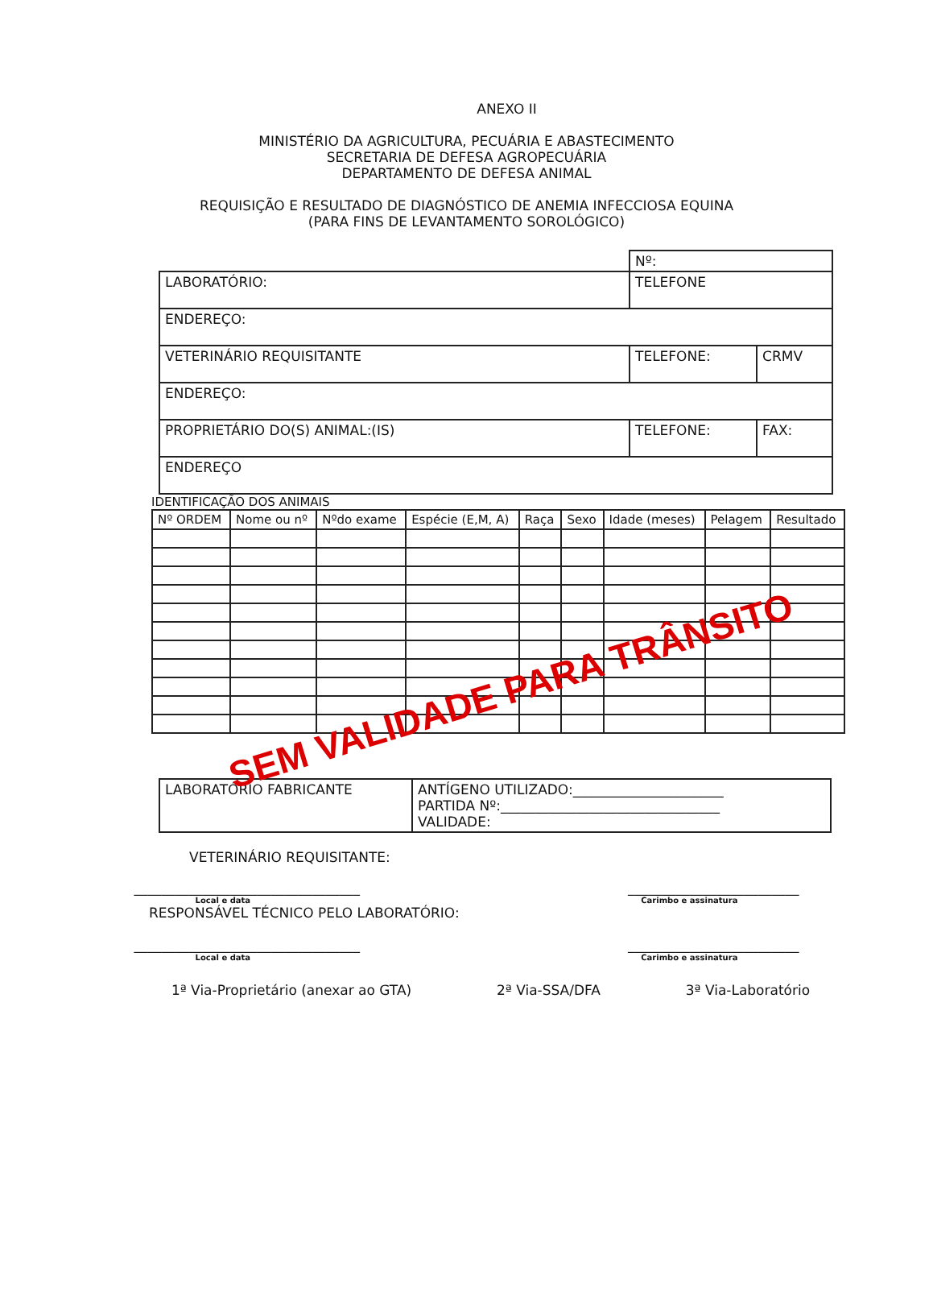ANEXO II
MINISTÉRIO DA AGRICULTURA, PECUÁRIA E ABASTECIMENTO
SECRETARIA DE DEFESA AGROPECUÁRIA
DEPARTAMENTO DE DEFESA ANIMAL
REQUISIÇÃO E RESULTADO DE DIAGNÓSTICO DE ANEMIA INFECCIOSA EQUINA
(PARA FINS DE LEVANTAMENTO SOROLÓGICO)
| | Nº: | |
| LABORATÓRIO: | TELEFONE | |
| ENDEREÇO: | | |
| VETERINÁRIO REQUISITANTE | TELEFONE: | CRMV |
| ENDEREÇO: | | |
| PROPRIETÁRIO DO(S) ANIMAL:(IS) | TELEFONE: | FAX: |
| ENDEREÇO | | |
IDENTIFICAÇÃO DOS ANIMAIS
| Nº ORDEM | Nome ou nº | Nºdo exame | Espécie (E,M, A) | Raça | Sexo | Idade (meses) | Pelagem | Resultado |
| --- | --- | --- | --- | --- | --- | --- | --- | --- |
SEM VALIDADE PARA TRÂNSITO
| LABORATÓRIO FABRICANTE | ANTÍGENO UTILIZADO:______________________ PARTIDA Nº:________________________________ VALIDADE: |
VETERINÁRIO REQUISITANTE:
_________________________________ _________________________
Local e data Carimbo e assinatura
RESPONSÁVEL TÉCNICO PELO LABORATÓRIO:
_________________________________ _________________________
Local e data Carimbo e assinatura
1ª Via-Proprietário (anexar ao GTA) 2ª Via-SSA/DFA 3ª Via-Laboratório